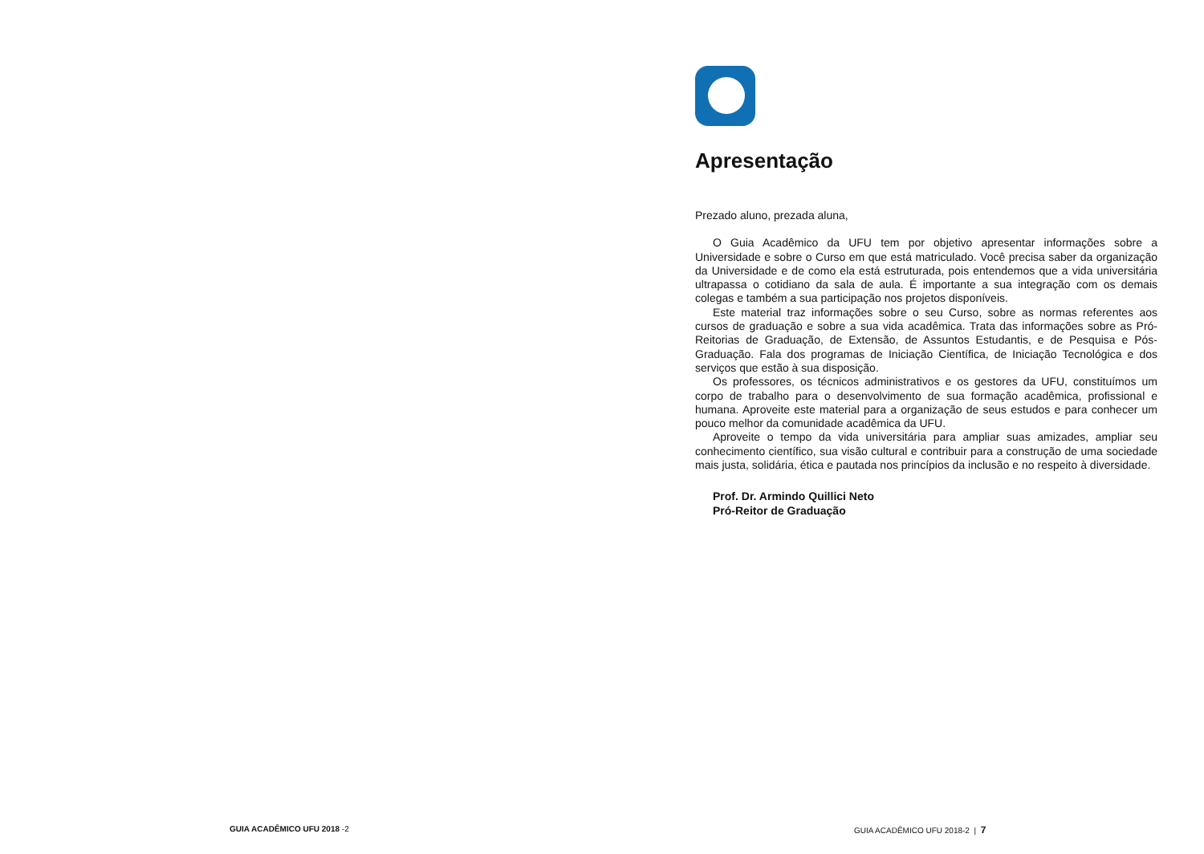Apresentação
Prezado aluno, prezada aluna,
O Guia Acadêmico da UFU tem por objetivo apresentar informações sobre a Universidade e sobre o Curso em que está matriculado. Você precisa saber da organização da Universidade e de como ela está estruturada, pois entendemos que a vida universitária ultrapassa o cotidiano da sala de aula. É importante a sua integração com os demais colegas e também a sua participação nos projetos disponíveis.
Este material traz informações sobre o seu Curso, sobre as normas referentes aos cursos de graduação e sobre a sua vida acadêmica. Trata das informações sobre as Pró-Reitorias de Graduação, de Extensão, de Assuntos Estudantis, e de Pesquisa e Pós-Graduação. Fala dos programas de Iniciação Científica, de Iniciação Tecnológica e dos serviços que estão à sua disposição.
Os professores, os técnicos administrativos e os gestores da UFU, constituímos um corpo de trabalho para o desenvolvimento de sua formação acadêmica, profissional e humana. Aproveite este material para a organização de seus estudos e para conhecer um pouco melhor da comunidade acadêmica da UFU.
Aproveite o tempo da vida universitária para ampliar suas amizades, ampliar seu conhecimento científico, sua visão cultural e contribuir para a construção de uma sociedade mais justa, solidária, ética e pautada nos princípios da inclusão e no respeito à diversidade.
Prof. Dr. Armindo Quillici Neto
Pró-Reitor de Graduação
GUIA ACADÊMICO UFU 2018 -2
GUIA ACADÊMICO UFU 2018-2 | 7